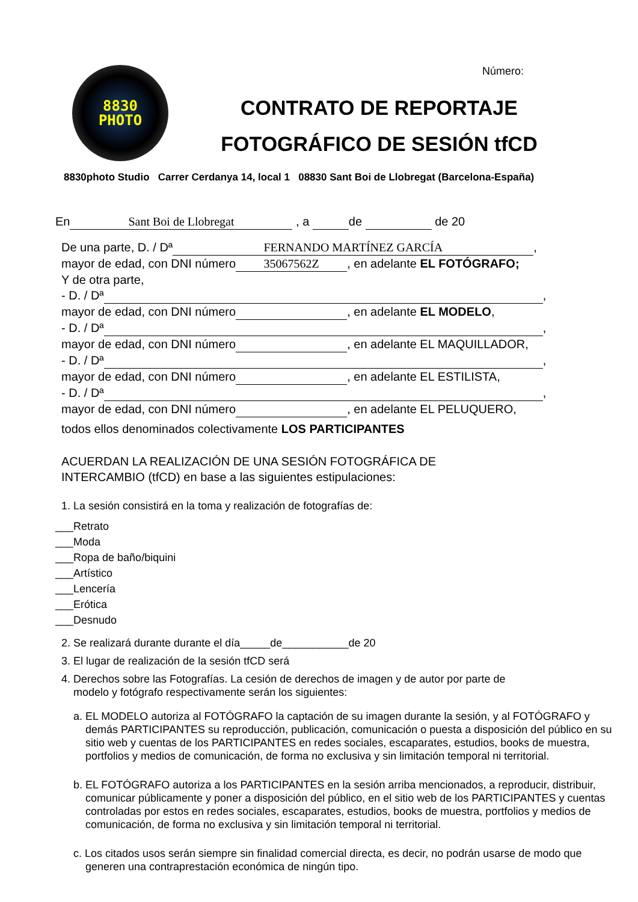8830
PHOTO
Número:
CONTRATO DE REPORTAJE
FOTOGRÁFICO DE SESIÓN tfCD
8830photo Studio Carrer Cerdanya 14, local 1 08830 Sant Boi de Llobregat (Barcelona-España)
En Sant Boi de Llobregat , a de de 20
De una parte, D. / Dª FERNANDO MARTÍNEZ GARCÍA,
mayor de edad, con DNI número 35067562Z, en adelante EL FOTÓGRAFO;
Y de otra parte,
- D. / Dª ,
mayor de edad, con DNI número , en adelante EL MODELO,
- D. / Dª ,
mayor de edad, con DNI número , en adelante EL MAQUILLADOR,
- D. / Dª ,
mayor de edad, con DNI número , en adelante EL ESTILISTA,
- D. / Dª ,
mayor de edad, con DNI número , en adelante EL PELUQUERO,
todos ellos denominados colectivamente LOS PARTICIPANTES
ACUERDAN LA REALIZACIÓN DE UNA SESIÓN FOTOGRÁFICA DE
INTERCAMBIO (tfCD) en base a las siguientes estipulaciones:
1. La sesión consistirá en la toma y realización de fotografías de:
___Retrato
___Moda
___Ropa de baño/biquini
___Artístico
___Lencería
___Erótica
___Desnudo
2. Se realizará durante durante el día_____de___________de 20
3. El lugar de realización de la sesión tfCD será
4. Derechos sobre las Fotografías. La cesión de derechos de imagen y de autor por parte de
modelo y fotógrafo respectivamente serán los siguientes:
a. EL MODELO autoriza al FOTÓGRAFO la captación de su imagen durante la sesión, y al FOTÓGRAFO y demás PARTICIPANTES su reproducción, publicación, comunicación o puesta a disposición del público en su sitio web y cuentas de los PARTICIPANTES en redes sociales, escaparates, estudios, books de muestra, portfolios y medios de comunicación, de forma no exclusiva y sin limitación temporal ni territorial.
b. EL FOTÓGRAFO autoriza a los PARTICIPANTES en la sesión arriba mencionados, a reproducir, distribuir, comunicar públicamente y poner a disposición del público, en el sitio web de los PARTICIPANTES y cuentas controladas por estos en redes sociales, escaparates, estudios, books de muestra, portfolios y medios de comunicación, de forma no exclusiva y sin limitación temporal ni territorial.
c. Los citados usos serán siempre sin finalidad comercial directa, es decir, no podrán usarse de modo que generen una contraprestación económica de ningún tipo.